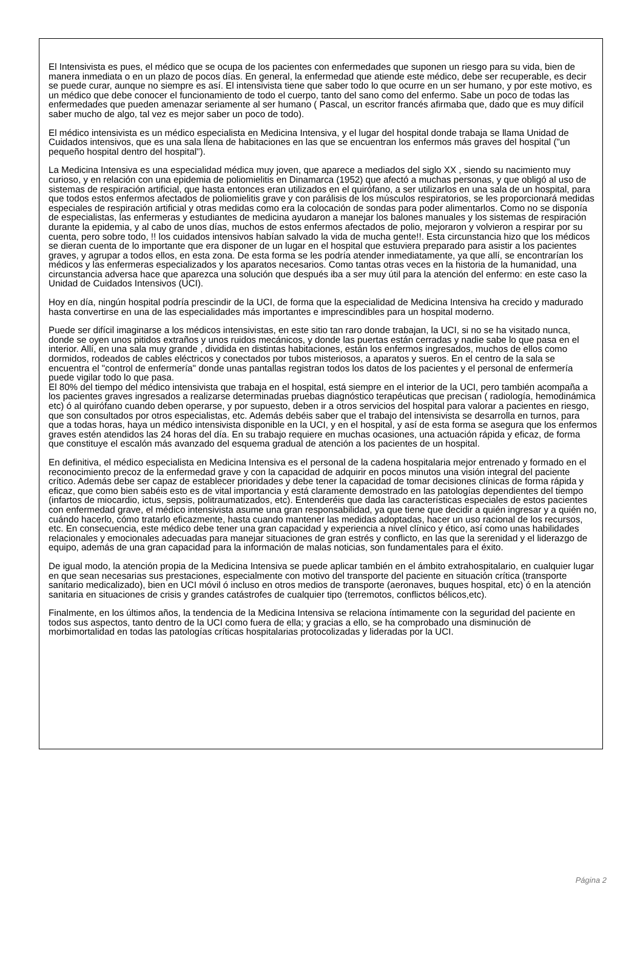El Intensivista es pues, el médico que se ocupa de los pacientes con enfermedades que suponen un riesgo para su vida, bien de manera inmediata o en un plazo de pocos días. En general, la enfermedad que atiende este médico, debe ser recuperable, es decir se puede curar, aunque no siempre es así. El intensivista tiene que saber todo lo que ocurre en un ser humano, y por este motivo, es un médico que debe conocer el funcionamiento de todo el cuerpo, tanto del sano como del enfermo. Sabe un poco de todas las enfermedades que pueden amenazar seriamente al ser humano ( Pascal, un escritor francés afirmaba que, dado que es muy difícil saber mucho de algo, tal vez es mejor saber un poco de todo).
El médico intensivista es un médico especialista en Medicina Intensiva, y el lugar del hospital donde trabaja se llama Unidad de Cuidados intensivos, que es una sala llena de habitaciones en las que se encuentran los enfermos más graves del hospital ("un pequeño hospital dentro del hospital").
La Medicina Intensiva es una especialidad médica muy joven, que aparece a mediados del siglo XX , siendo su nacimiento muy curioso, y en relación con una epidemia de poliomielitis en Dinamarca (1952) que afectó a muchas personas, y que obligó al uso de sistemas de respiración artificial, que hasta entonces eran utilizados en el quirófano, a ser utilizarlos en una sala de un hospital, para que todos estos enfermos afectados de poliomielitis grave y con parálisis de los músculos respiratorios, se les proporcionará medidas especiales de respiración artificial y otras medidas como era la colocación de sondas para poder alimentarlos. Como no se disponía de especialistas, las enfermeras y estudiantes de medicina ayudaron a manejar los balones manuales y los sistemas de respiración durante la epidemia, y al cabo de unos días, muchos de estos enfermos afectados de polio, mejoraron y volvieron a respirar por su cuenta, pero sobre todo, !! los cuidados intensivos habían salvado la vida de mucha gente!!. Esta circunstancia hizo que los médicos se dieran cuenta de lo importante que era disponer de un lugar en el hospital que estuviera preparado para asistir a los pacientes graves, y agrupar a todos ellos, en esta zona. De esta forma se les podría atender inmediatamente, ya que allí, se encontrarían los médicos y las enfermeras especializados y los aparatos necesarios. Como tantas otras veces en la historia de la humanidad, una circunstancia adversa hace que aparezca una solución que después iba a ser muy útil para la atención del enfermo: en este caso la Unidad de Cuidados Intensivos (UCI).
Hoy en día, ningún hospital podría prescindir de la UCI, de forma que la especialidad de Medicina Intensiva ha crecido y madurado hasta convertirse en una de las especialidades más importantes e imprescindibles para un hospital moderno.
Puede ser difícil imaginarse a los médicos intensivistas, en este sitio tan raro donde trabajan, la UCI, si no se ha visitado nunca, donde se oyen unos pitidos extraños y unos ruidos mecánicos, y donde las puertas están cerradas y nadie sabe lo que pasa en el interior. Allí, en una sala muy grande , dividida en distintas habitaciones, están los enfermos ingresados, muchos de ellos como dormidos, rodeados de cables eléctricos y conectados por tubos misteriosos, a aparatos y sueros. En el centro de la sala se encuentra el "control de enfermería" donde unas pantallas registran todos los datos de los pacientes y el personal de enfermería puede vigilar todo lo que pasa.
El 80% del tiempo del médico intensivista que trabaja en el hospital, está siempre en el interior de la UCI, pero también acompaña a los pacientes graves ingresados a realizarse determinadas pruebas diagnóstico terapéuticas que precisan ( radiología, hemodinámica etc) ó al quirófano cuando deben operarse, y por supuesto, deben ir a otros servicios del hospital para valorar a pacientes en riesgo, que son consultados por otros especialistas, etc. Además debéis saber que el trabajo del intensivista se desarrolla en turnos, para que a todas horas, haya un médico intensivista disponible en la UCI, y en el hospital, y así de esta forma se asegura que los enfermos graves estén atendidos las 24 horas del día. En su trabajo requiere en muchas ocasiones, una actuación rápida y eficaz, de forma que constituye el escalón más avanzado del esquema gradual de atención a los pacientes de un hospital.
En definitiva, el médico especialista en Medicina Intensiva es el personal de la cadena hospitalaria mejor entrenado y formado en el reconocimiento precoz de la enfermedad grave y con la capacidad de adquirir en pocos minutos una visión integral del paciente crítico. Además debe ser capaz de establecer prioridades y debe tener la capacidad de tomar decisiones clínicas de forma rápida y eficaz, que como bien sabéis esto es de vital importancia y está claramente demostrado en las patologías dependientes del tiempo (infartos de miocardio, ictus, sepsis, politraumatizados, etc). Entenderéis que dada las características especiales de estos pacientes con enfermedad grave, el médico intensivista asume una gran responsabilidad, ya que tiene que decidir a quién ingresar y a quién no, cuándo hacerlo, cómo tratarlo eficazmente, hasta cuando mantener las medidas adoptadas, hacer un uso racional de los recursos, etc. En consecuencia, este médico debe tener una gran capacidad y experiencia a nivel clínico y ético, así como unas habilidades relacionales y emocionales adecuadas para manejar situaciones de gran estrés y conflicto, en las que la serenidad y el liderazgo de equipo, además de una gran capacidad para la información de malas noticias, son fundamentales para el éxito.
De igual modo, la atención propia de la Medicina Intensiva se puede aplicar también en el ámbito extrahospitalario, en cualquier lugar en que sean necesarias sus prestaciones, especialmente con motivo del transporte del paciente en situación crítica (transporte sanitario medicalizado), bien en UCI móvil ó incluso en otros medios de transporte (aeronaves, buques hospital, etc) ó en la atención sanitaria en situaciones de crisis y grandes catástrofes de cualquier tipo (terremotos, conflictos bélicos,etc).
Finalmente, en los últimos años, la tendencia de la Medicina Intensiva se relaciona íntimamente con la seguridad del paciente en todos sus aspectos, tanto dentro de la UCI como fuera de ella; y gracias a ello, se ha comprobado una disminución de morbimortalidad en todas las patologías críticas hospitalarias protocolizadas y lideradas por la UCI.
Página 2